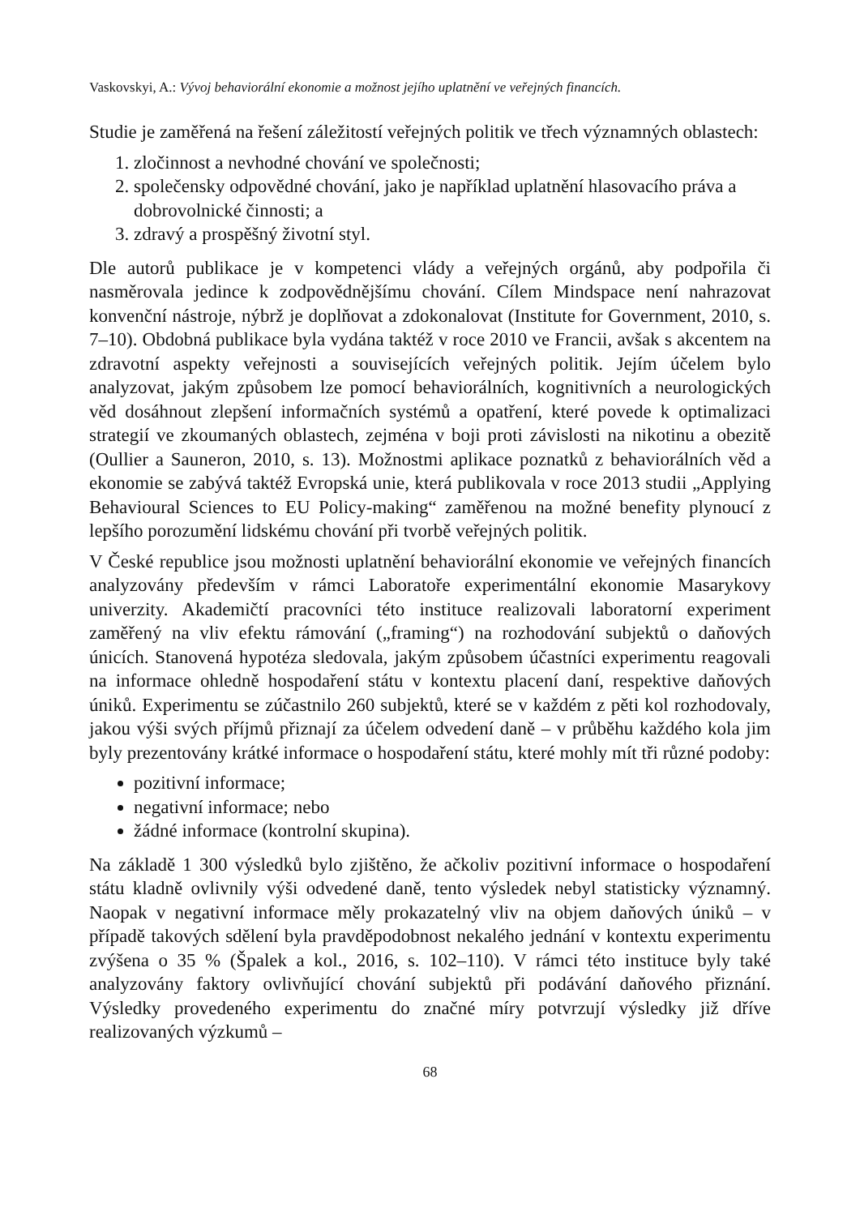Vaskovskyi, A.: Vývoj behaviorální ekonomie a možnost jejího uplatnění ve veřejných financích.
Studie je zaměřená na řešení záležitostí veřejných politik ve třech významných oblastech:
1. zločinnost a nevhodné chování ve společnosti;
2. společensky odpovědné chování, jako je například uplatnění hlasovacího práva a dobrovolnické činnosti; a
3. zdravý a prospěšný životní styl.
Dle autorů publikace je v kompetenci vlády a veřejných orgánů, aby podpořila či nasměrovala jedince k zodpovědnějšímu chování. Cílem Mindspace není nahrazovat konvenční nástroje, nýbrž je doplňovat a zdokonalovat (Institute for Government, 2010, s. 7–10). Obdobná publikace byla vydána taktéž v roce 2010 ve Francii, avšak s akcentem na zdravotní aspekty veřejnosti a souvisejících veřejných politik. Jejím účelem bylo analyzovat, jakým způsobem lze pomocí behaviorálních, kognitivních a neurologických věd dosáhnout zlepšení informačních systémů a opatření, které povede k optimalizaci strategií ve zkoumaných oblastech, zejména v boji proti závislosti na nikotinu a obezitě (Oullier a Sauneron, 2010, s. 13). Možnostmi aplikace poznatků z behaviorálních věd a ekonomie se zabývá taktéž Evropská unie, která publikovala v roce 2013 studii „Applying Behavioural Sciences to EU Policy-making“ zaměřenou na možné benefity plynoucí z lepšího porozumění lidskému chování při tvorbě veřejných politik.
V České republice jsou možnosti uplatnění behaviorální ekonomie ve veřejných financích analyzovány především v rámci Laboratoře experimentální ekonomie Masarykovy univerzity. Akademičtí pracovníci této instituce realizovali laboratorní experiment zaměřený na vliv efektu rámování („framing“) na rozhodování subjektů o daňových únicích. Stanovená hypotéza sledovala, jakým způsobem účastníci experimentu reagovali na informace ohledně hospodaření státu v kontextu placení daní, respektive daňových úniků. Experimentu se zúčastnilo 260 subjektů, které se v každém z pěti kol rozhodovaly, jakou výši svých příjmů přiznají za účelem odvedení daně – v průběhu každého kola jim byly prezentovány krátké informace o hospodaření státu, které mohly mít tři různé podoby:
pozitivní informace;
negativní informace; nebo
žádné informace (kontrolní skupina).
Na základě 1 300 výsledků bylo zjištěno, že ačkoliv pozitivní informace o hospodaření státu kladně ovlivnily výši odvedené daně, tento výsledek nebyl statisticky významný. Naopak v negativní informace měly prokazatelný vliv na objem daňových úniků – v případě takových sdělení byla pravděpodobnost nekalého jednání v kontextu experimentu zvýšena o 35 % (Špalek a kol., 2016, s. 102–110). V rámci této instituce byly také analyzovány faktory ovlivňující chování subjektů při podávání daňového přiznání. Výsledky provedeného experimentu do značné míry potvrzují výsledky již dříve realizovaných výzkumů –
68